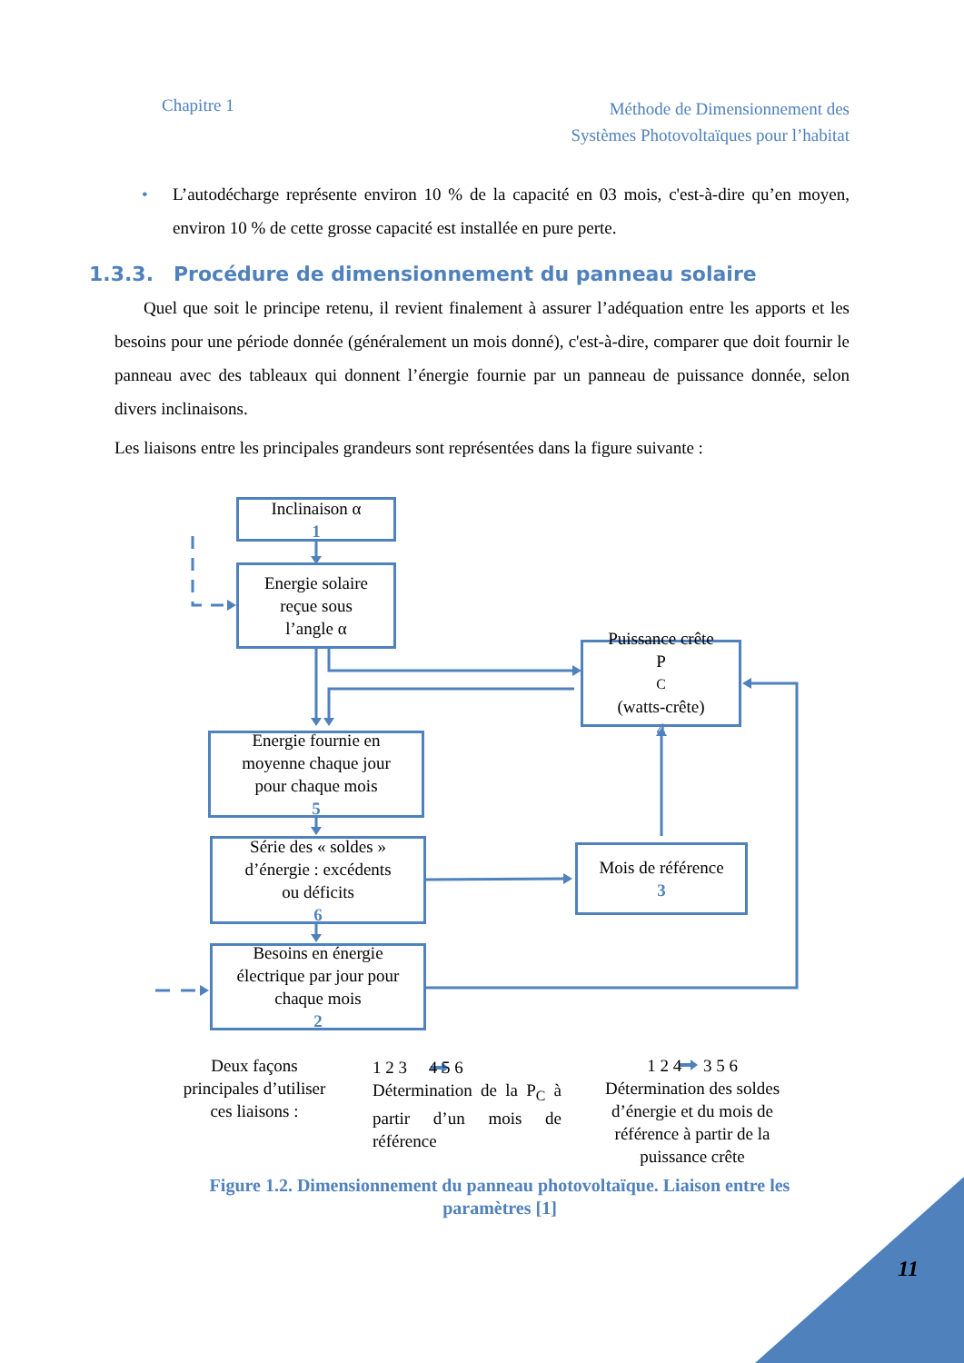Chapitre 1
Méthode de Dimensionnement des
Systèmes Photovoltaïques pour l’habitat
• L’autodécharge représente environ 10 % de la capacité en 03 mois, c'est-à-dire qu’en moyen, environ 10 % de cette grosse capacité est installée en pure perte.
1.3.3. Procédure de dimensionnement du panneau solaire
Quel que soit le principe retenu, il revient finalement à assurer l’adéquation entre les apports et les besoins pour une période donnée (généralement un mois donné), c'est-à-dire, comparer que doit fournir le panneau avec des tableaux qui donnent l’énergie fournie par un panneau de puissance donnée, selon divers inclinaisons.
Les liaisons entre les principales grandeurs sont représentées dans la figure suivante :
Inclinaison α
1
Energie solaire
reçue sous
l’angle α
Puissance crête
P<sub>C</sub> (watts-crête)
4
Energie fournie en
moyenne chaque jour
pour chaque mois
5
Série des « soldes »
d’énergie : excédents
ou déficits
6
Mois de référence
3
Besoins en énergie
électrique par jour pour
chaque mois
2
Deux façons
principales d’utiliser
ces liaisons :
1 2 3 4 5 6
Détermination de la P<sub>C</sub> à partir d’un mois de référence
1 2 4 3 5 6
Détermination des soldes d’énergie et du mois de référence à partir de la puissance crête
Figure 1.2. Dimensionnement du panneau photovoltaïque. Liaison entre les paramètres [1]
11